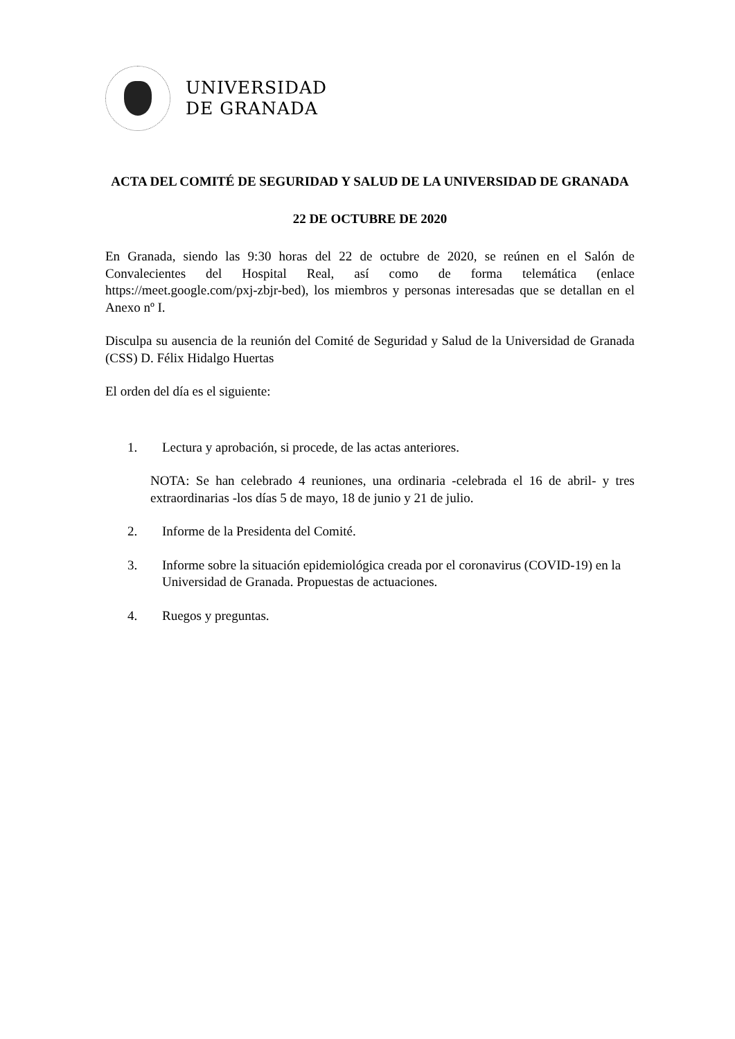UNIVERSIDAD
DE GRANADA
ACTA DEL COMITÉ DE SEGURIDAD Y SALUD DE LA UNIVERSIDAD DE GRANADA
22 DE OCTUBRE DE 2020
En Granada, siendo las 9:30 horas del 22 de octubre de 2020, se reúnen en el Salón de Convalecientes del Hospital Real, así como de forma telemática (enlace https://meet.google.com/pxj-zbjr-bed), los miembros y personas interesadas que se detallan en el Anexo nº I.
Disculpa su ausencia de la reunión del Comité de Seguridad y Salud de la Universidad de Granada (CSS) D. Félix Hidalgo Huertas
El orden del día es el siguiente:
1. Lectura y aprobación, si procede, de las actas anteriores.
NOTA: Se han celebrado 4 reuniones, una ordinaria -celebrada el 16 de abril- y tres extraordinarias -los días 5 de mayo, 18 de junio y 21 de julio.
2. Informe de la Presidenta del Comité.
3. Informe sobre la situación epidemiológica creada por el coronavirus (COVID-19) en la Universidad de Granada. Propuestas de actuaciones.
4. Ruegos y preguntas.